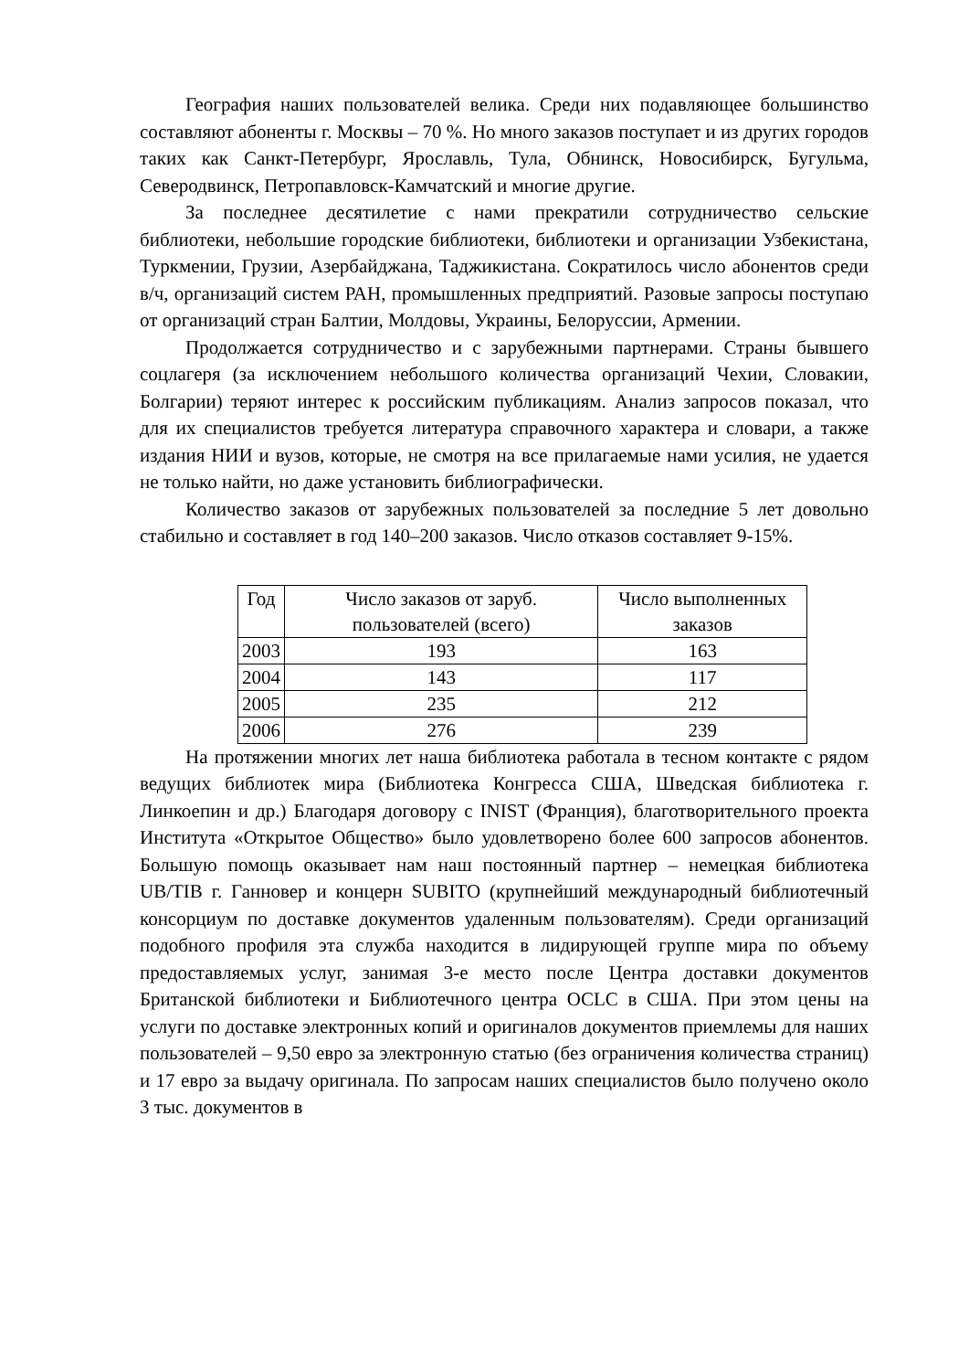География наших пользователей велика. Среди них подавляющее большинство составляют абоненты г. Москвы – 70 %. Но много заказов поступает и из других городов таких как Санкт-Петербург, Ярославль, Тула, Обнинск, Новосибирск, Бугульма, Северодвинск, Петропавловск-Камчатский и многие другие.
За последнее десятилетие с нами прекратили сотрудничество сельские библиотеки, небольшие городские библиотеки, библиотеки и организации Узбекистана, Туркмении, Грузии, Азербайджана, Таджикистана. Сократилось число абонентов среди в/ч, организаций систем РАН, промышленных предприятий. Разовые запросы поступаю от организаций стран Балтии, Молдовы, Украины, Белоруссии, Армении.
Продолжается сотрудничество и с зарубежными партнерами. Страны бывшего соцлагеря (за исключением небольшого количества организаций Чехии, Словакии, Болгарии) теряют интерес к российским публикациям. Анализ запросов показал, что для их специалистов требуется литература справочного характера и словари, а также издания НИИ и вузов, которые, не смотря на все прилагаемые нами усилия, не удается не только найти, но даже установить библиографически.
Количество заказов от зарубежных пользователей за последние 5 лет довольно стабильно и составляет в год 140–200 заказов. Число отказов составляет 9-15%.
| Год | Число заказов от заруб. пользователей (всего) | Число выполненных заказов |
| --- | --- | --- |
| 2003 | 193 | 163 |
| 2004 | 143 | 117 |
| 2005 | 235 | 212 |
| 2006 | 276 | 239 |
На протяжении многих лет наша библиотека работала в тесном контакте с рядом ведущих библиотек мира (Библиотека Конгресса США, Шведская библиотека г. Линкоепин и др.) Благодаря договору с INIST (Франция), благотворительного проекта Института «Открытое Общество» было удовлетворено более 600 запросов абонентов. Большую помощь оказывает нам наш постоянный партнер – немецкая библиотека UB/TIB г. Ганновер и концерн SUBITO (крупнейший международный библиотечный консорциум по доставке документов удаленным пользователям). Среди организаций подобного профиля эта служба находится в лидирующей группе мира по объему предоставляемых услуг, занимая 3-е место после Центра доставки документов Британской библиотеки и Библиотечного центра OCLC в США. При этом цены на услуги по доставке электронных копий и оригиналов документов приемлемы для наших пользователей – 9,50 евро за электронную статью (без ограничения количества страниц) и 17 евро за выдачу оригинала. По запросам наших специалистов было получено около 3 тыс. документов в